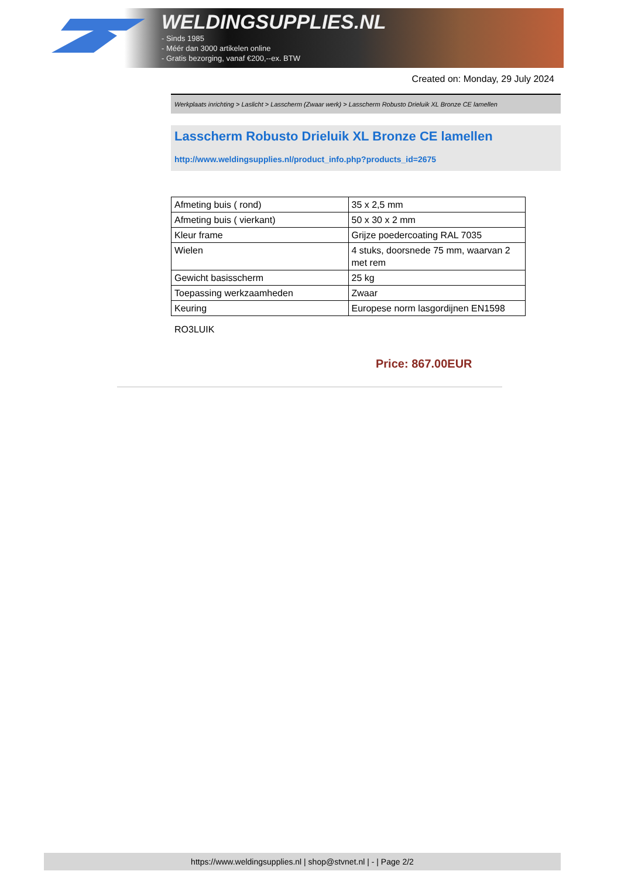WELDINGSUPPLIES.NL
- Sinds 1985
- Méér dan 3000 artikelen online
- Gratis bezorging, vanaf €200,--ex. BTW
Created on: Monday, 29 July 2024
Werkplaats inrichting > Laslicht > Lasscherm (Zwaar werk) > Lasscherm Robusto Drieluik XL Bronze CE lamellen
Lasscherm Robusto Drieluik XL Bronze CE lamellen
http://www.weldingsupplies.nl/product_info.php?products_id=2675
| Afmeting buis ( rond) | 35 x 2,5 mm |
| Afmeting buis ( vierkant) | 50 x 30 x 2 mm |
| Kleur frame | Grijze poedercoating RAL 7035 |
| Wielen | 4 stuks, doorsnede 75 mm, waarvan 2 met rem |
| Gewicht basisscherm | 25 kg |
| Toepassing werkzaamheden | Zwaar |
| Keuring | Europese norm lasgordijnen EN1598 |
RO3LUIK
Price: 867.00EUR
https://www.weldingsupplies.nl | shop@stvnet.nl | - | Page 2/2